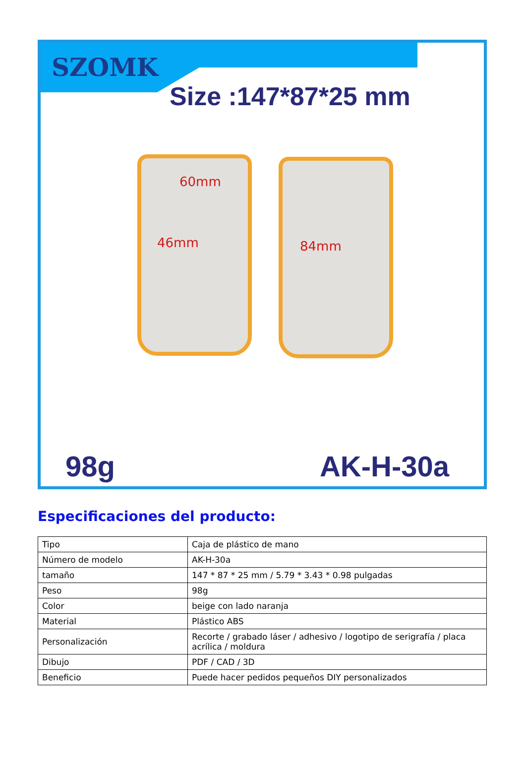SZOMK
Size :147*87*25 mm
60mm
46mm 84mm
98g AK-H-30a
Especificaciones del producto:
| Tipo | Caja de plástico de mano |
| Número de modelo | AK-H-30a |
| tamaño | 147 * 87 * 25 mm / 5.79 * 3.43 * 0.98 pulgadas |
| Peso | 98g |
| Color | beige con lado naranja |
| Material | Plástico ABS |
| Personalización | Recorte / grabado láser / adhesivo / logotipo de serigrafía / placa acrílica / moldura |
| Dibujo | PDF / CAD / 3D |
| Beneficio | Puede hacer pedidos pequeños DIY personalizados |